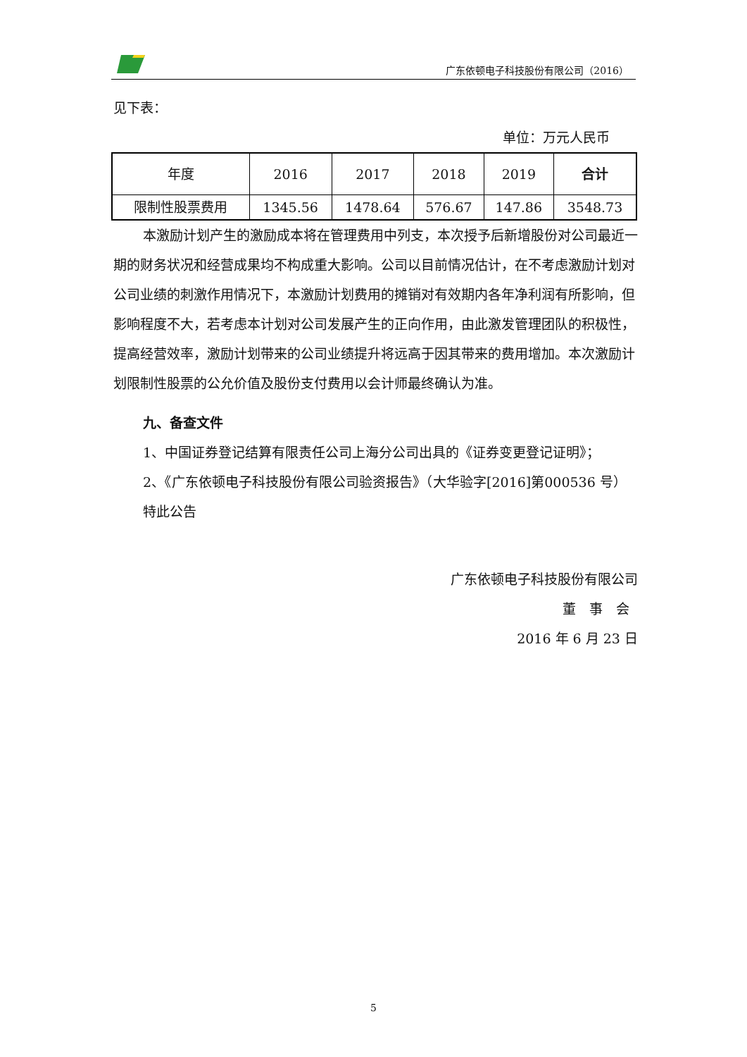广东依顿电子科技股份有限公司（2016）
见下表：
单位：万元人民币
| 年度 | 2016 | 2017 | 2018 | 2019 | 合计 |
| 限制性股票费用 | 1345.56 | 1478.64 | 576.67 | 147.86 | 3548.73 |
本激励计划产生的激励成本将在管理费用中列支，本次授予后新增股份对公司最近一期的财务状况和经营成果均不构成重大影响。公司以目前情况估计，在不考虑激励计划对公司业绩的刺激作用情况下，本激励计划费用的摊销对有效期内各年净利润有所影响，但影响程度不大，若考虑本计划对公司发展产生的正向作用，由此激发管理团队的积极性，提高经营效率，激励计划带来的公司业绩提升将远高于因其带来的费用增加。本次激励计划限制性股票的公允价值及股份支付费用以会计师最终确认为准。
九、备查文件
1、中国证券登记结算有限责任公司上海分公司出具的《证券变更登记证明》；
2、《广东依顿电子科技股份有限公司验资报告》（大华验字[2016]第000536 号）
特此公告
广东依顿电子科技股份有限公司
董　事　会
2016 年 6 月 23 日
5